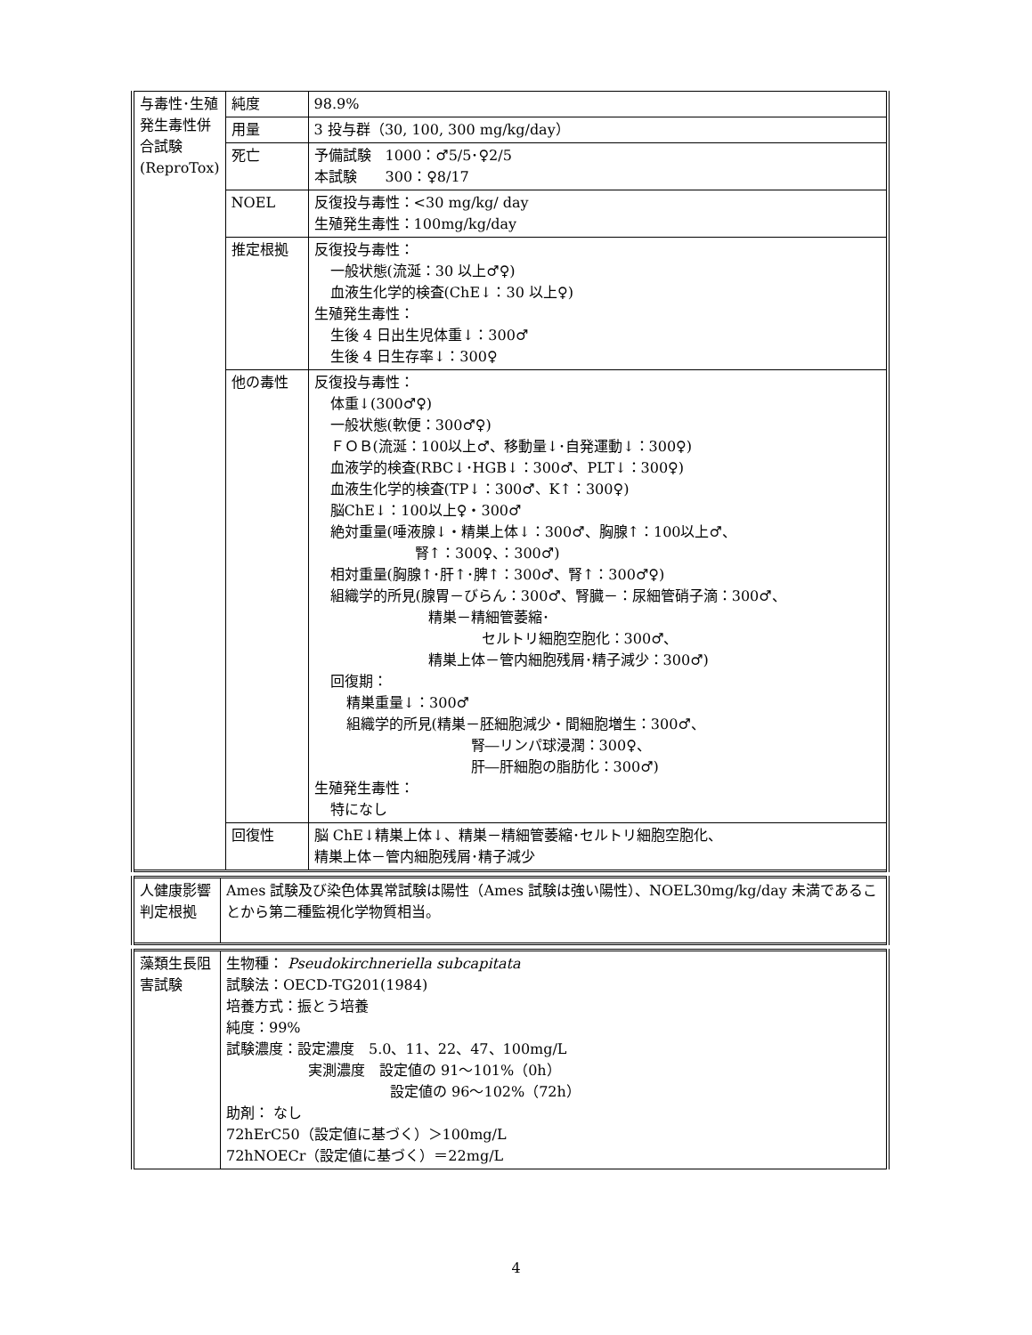| 与毒性･生殖発生毒性併合試験(ReproTox) | 純度 | 98.9% |
| | 用量 | 3 投与群（30, 100, 300 mg/kg/day） |
| | 死亡 | 予備試験 1000：♂5/5･♀2/5 本試験 300：♀8/17 |
| | NOEL | 反復投与毒性：<30 mg/kg/ day 生殖発生毒性：100mg/kg/day |
| | 推定根拠 | 反復投与毒性： 一般状態(流涎：30 以上♂♀) 血液生化学的検査(ChE↓：30 以上♀) 生殖発生毒性： 生後 4 日出生児体重↓：300♂ 生後 4 日生存率↓：300♀ |
| | 他の毒性 | 反復投与毒性： 体重↓(300♂♀) 一般状態(軟便：300♂♀) ＦＯＢ(流涎：100以上♂、移動量↓･自発運動↓：300♀) 血液学的検査(RBC↓･HGB↓：300♂、PLT↓：300♀) 血液生化学的検査(TP↓：300♂、K↑：300♀) 脳ChE↓：100以上♀・300♂ 絶対重量(唾液腺↓・精巣上体↓：300♂、胸腺↑：100以上♂、 腎↑：300♀、：300♂) 相対重量(胸腺↑･肝↑･脾↑：300♂、腎↑：300♂♀) 組織学的所見(腺胃－びらん：300♂、腎臓－：尿細管硝子滴：300♂、 精巣－精細管萎縮･ セルトリ細胞空胞化：300♂、 精巣上体－管内細胞残屑･精子減少：300♂) 回復期： 精巣重量↓：300♂ 組織学的所見(精巣－胚細胞減少・間細胞増生：300♂、 腎―リンパ球浸潤：300♀、 肝―肝細胞の脂肪化：300♂) 生殖発生毒性： 特になし |
| | 回復性 | 脳 ChE↓精巣上体↓、精巣－精細管萎縮･セルトリ細胞空胞化、 精巣上体－管内細胞残屑･精子減少 |
| 人健康影響判定根拠 | Ames 試験及び染色体異常試験は陽性（Ames 試験は強い陽性）、NOEL30mg/kg/day 未満であることから第二種監視化学物質相当。 |
| 藻類生長阻害試験 | 生物種： Pseudokirchneriella subcapitata 試験法：OECD-TG201(1984) 培養方式：振とう培養 純度：99% 試験濃度：設定濃度 5.0、11、22、47、100mg/L 実測濃度 設定値の 91～101%（0h） 設定値の 96～102%（72h） 助剤： なし 72hErC50（設定値に基づく）＞100mg/L 72hNOECr（設定値に基づく）＝22mg/L |
4